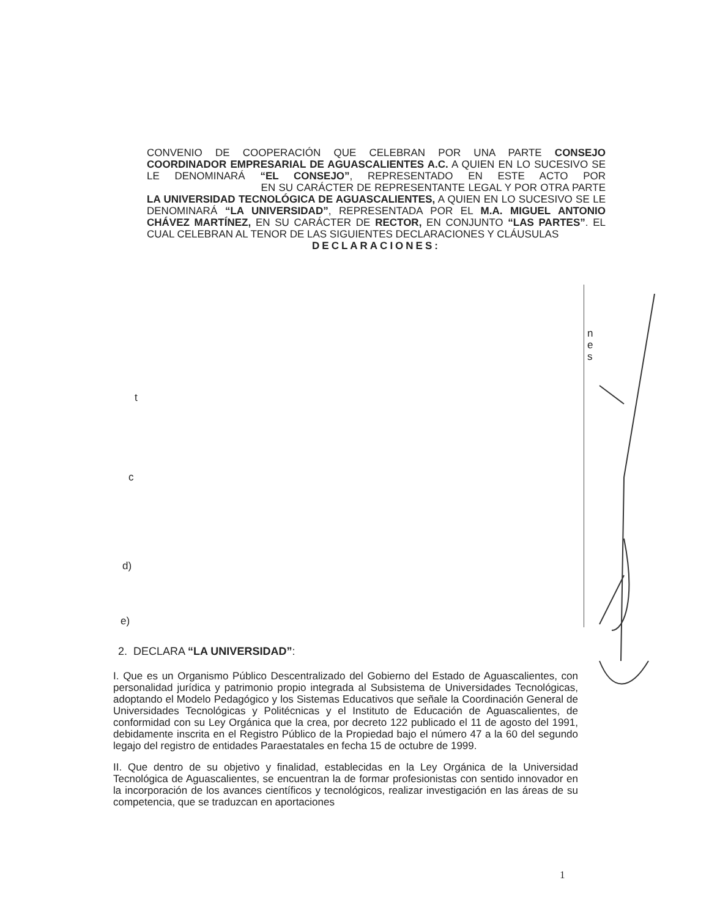CONVENIO DE COOPERACIÓN QUE CELEBRAN POR UNA PARTE CONSEJO COORDINADOR EMPRESARIAL DE AGUASCALIENTES A.C. A QUIEN EN LO SUCESIVO SE LE DENOMINARÁ “EL CONSEJO”, REPRESENTADO EN ESTE ACTO POR EN SU CARÁCTER DE REPRESENTANTE LEGAL Y POR OTRA PARTE LA UNIVERSIDAD TECNOLÓGICA DE AGUASCALIENTES, A QUIEN EN LO SUCESIVO SE LE DENOMINARÁ “LA UNIVERSIDAD”, REPRESENTADA POR EL M.A. MIGUEL ANTONIO CHÁVEZ MARTÍNEZ, EN SU CARÁCTER DE RECTOR, EN CONJUNTO “LAS PARTES”. EL CUAL CELEBRAN AL TENOR DE LAS SIGUIENTES DECLARACIONES Y CLÁUSULAS
DECLARACIONES:
n
e
s
t
c
d)
e)
2. DECLARA “LA UNIVERSIDAD”:
I. Que es un Organismo Público Descentralizado del Gobierno del Estado de Aguascalientes, con personalidad jurídica y patrimonio propio integrada al Subsistema de Universidades Tecnológicas, adoptando el Modelo Pedagógico y los Sistemas Educativos que señale la Coordinación General de Universidades Tecnológicas y Politécnicas y el Instituto de Educación de Aguascalientes, de conformidad con su Ley Orgánica que la crea, por decreto 122 publicado el 11 de agosto del 1991, debidamente inscrita en el Registro Público de la Propiedad bajo el número 47 a la 60 del segundo legajo del registro de entidades Paraestatales en fecha 15 de octubre de 1999.
II. Que dentro de su objetivo y finalidad, establecidas en la Ley Orgánica de la Universidad Tecnológica de Aguascalientes, se encuentran la de formar profesionistas con sentido innovador en la incorporación de los avances científicos y tecnológicos, realizar investigación en las áreas de su competencia, que se traduzcan en aportaciones
1